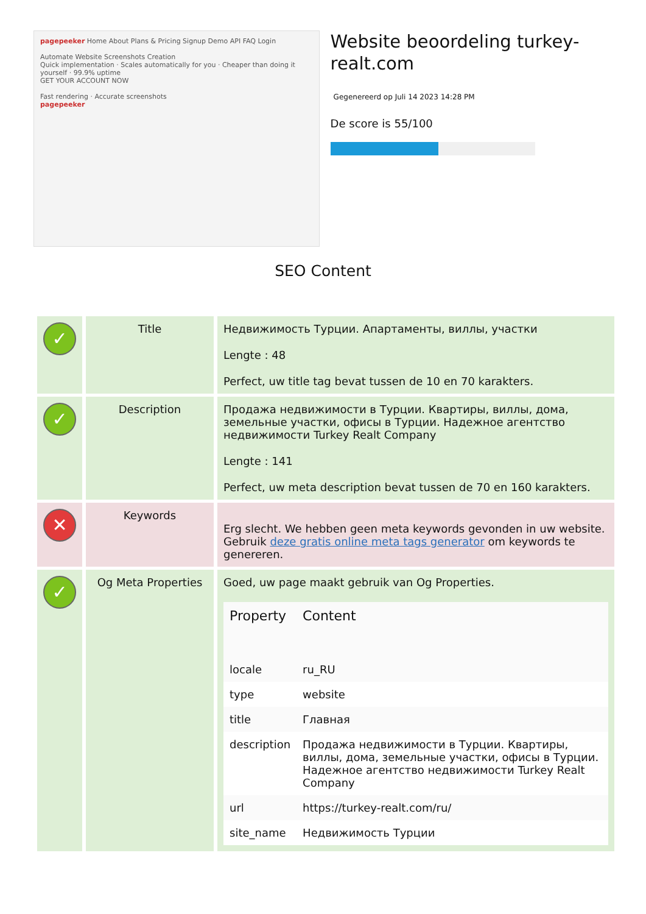pagepeeker Home About Plans & Pricing Signup Demo API FAQ Login
Automate Website Screenshots Creation
Quick implementation · Scales automatically for you · Cheaper than doing it yourself · 99.9% uptime
GET YOUR ACCOUNT NOW
Fast rendering · Accurate screenshots
pagepeeker
Website beoordeling turkey-realt.com
Gegenereerd op Juli 14 2023 14:28 PM
De score is 55/100
SEO Content
| ✓ | Title | Недвижимость Турции. Апартаменты, виллы, участки Lengte : 48 Perfect, uw title tag bevat tussen de 10 en 70 karakters. |
| ✓ | Description | Продажа недвижимости в Турции. Квартиры, виллы, дома, земельные участки, офисы в Турции. Надежное агентство недвижимости Turkey Realt Company Lengte : 141 Perfect, uw meta description bevat tussen de 70 en 160 karakters. |
| ✕ | Keywords | Erg slecht. We hebben geen meta keywords gevonden in uw website. Gebruik deze gratis online meta tags generator om keywords te genereren. |
| ✓ | Og Meta Properties | Goed, uw page maakt gebruik van Og Properties. / Property / Content / / --- / --- / / locale / ru_RU / / type / website / / title / Главная / / description / Продажа недвижимости в Турции. Квартиры, виллы, дома, земельные участки, офисы в Турции. Надежное агентство недвижимости Turkey Realt Company / / url / https://turkey-realt.com/ru/ / / site_name / Недвижимость Турции / |